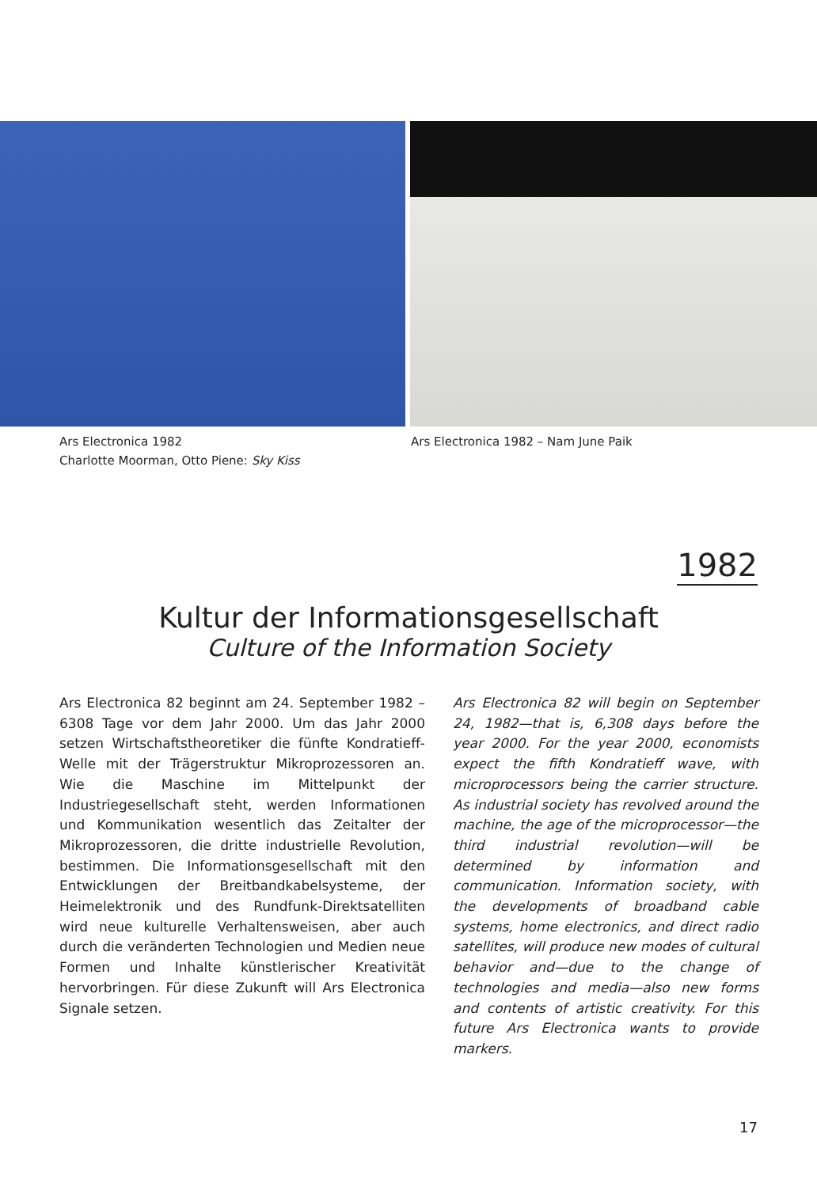Ars Electronica 1982
Charlotte Moorman, Otto Piene: Sky Kiss
Ars Electronica 1982 – Nam June Paik
1982
Kultur der Informationsgesellschaft
Culture of the Information Society
Ars Electronica 82 beginnt am 24. September 1982 – 6308 Tage vor dem Jahr 2000. Um das Jahr 2000 setzen Wirtschaftstheoretiker die fünfte Kondratieff-Welle mit der Trägerstruktur Mikroprozessoren an. Wie die Maschine im Mittelpunkt der Industriegesellschaft steht, werden Informationen und Kommunikation wesentlich das Zeitalter der Mikroprozessoren, die dritte industrielle Revolution, bestimmen. Die Informationsgesellschaft mit den Entwicklungen der Breitbandkabelsysteme, der Heimelektronik und des Rundfunk-Direktsatelliten wird neue kulturelle Verhaltensweisen, aber auch durch die veränderten Technologien und Medien neue Formen und Inhalte künstlerischer Kreativität hervorbringen. Für diese Zukunft will Ars Electronica Signale setzen.
Ars Electronica 82 will begin on September 24, 1982—that is, 6,308 days before the year 2000. For the year 2000, economists expect the fifth Kondratieff wave, with microprocessors being the carrier structure. As industrial society has revolved around the machine, the age of the microprocessor—the third industrial revolution—will be determined by information and communication. Information society, with the developments of broadband cable systems, home electronics, and direct radio satellites, will produce new modes of cultural behavior and—due to the change of technologies and media—also new forms and contents of artistic creativity. For this future Ars Electronica wants to provide markers.
17